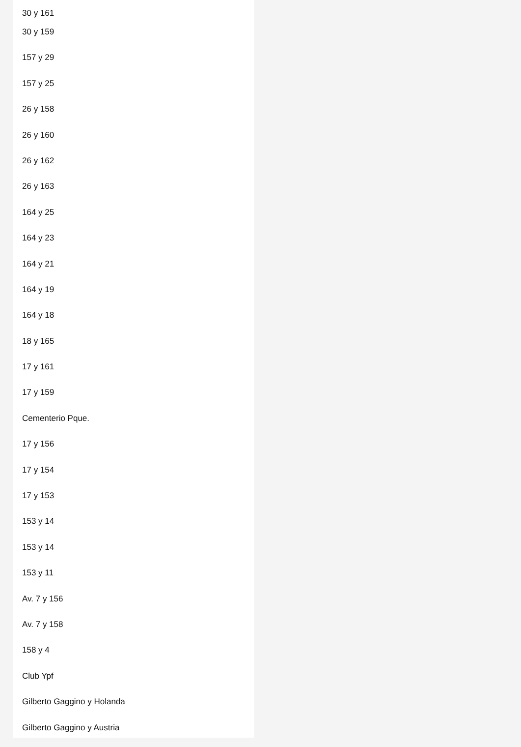30 y 161
30 y 159
157 y 29
157 y 25
26 y 158
26 y 160
26 y 162
26 y 163
164 y 25
164 y 23
164 y 21
164 y 19
164 y 18
18 y 165
17 y 161
17 y 159
Cementerio Pque.
17 y 156
17 y 154
17 y 153
153 y 14
153 y 14
153 y 11
Av. 7 y 156
Av. 7 y 158
158 y 4
Club Ypf
Gilberto Gaggino y Holanda
Gilberto Gaggino y Austria